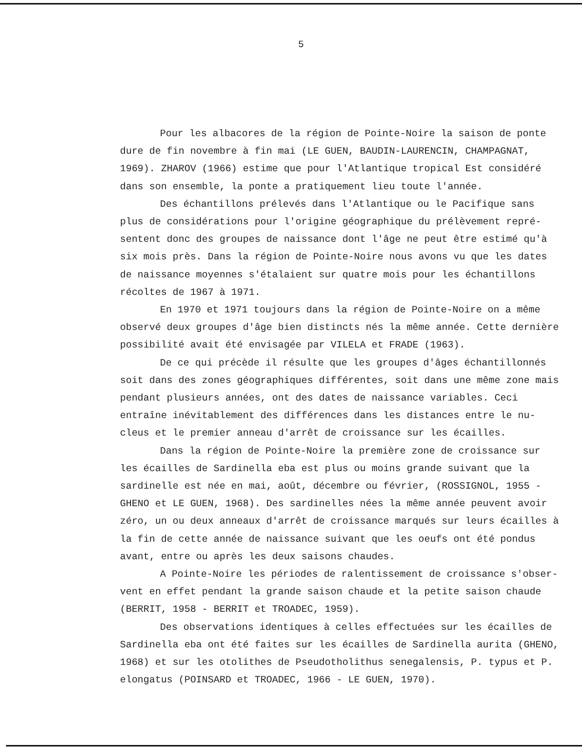5
Pour les albacores de la région de Pointe-Noire la saison de ponte dure de fin novembre à fin mai (LE GUEN, BAUDIN-LAURENCIN, CHAMPAGNAT, 1969). ZHAROV (1966) estime que pour l'Atlantique tropical Est considéré dans son ensemble, la ponte a pratiquement lieu toute l'année.
Des échantillons prélevés dans l'Atlantique ou le Pacifique sans plus de considérations pour l'origine géographique du prélèvement repré-sentent donc des groupes de naissance dont l'âge ne peut être estimé qu'à six mois près. Dans la région de Pointe-Noire nous avons vu que les dates de naissance moyennes s'étalaient sur quatre mois pour les échantillons récoltes de 1967 à 1971.
En 1970 et 1971 toujours dans la région de Pointe-Noire on a même observé deux groupes d'âge bien distincts nés la même année. Cette dernière possibilité avait été envisagée par VILELA et FRADE (1963).
De ce qui précède il résulte que les groupes d'âges échantillonnés soit dans des zones géographiques différentes, soit dans une même zone mais pendant plusieurs années, ont des dates de naissance variables. Ceci entraîne inévitablement des différences dans les distances entre le nu-cleus et le premier anneau d'arrêt de croissance sur les écailles.
Dans la région de Pointe-Noire la première zone de croissance sur les écailles de Sardinella eba est plus ou moins grande suivant que la sardinelle est née en mai, août, décembre ou février, (ROSSIGNOL, 1955 - GHENO et LE GUEN, 1968). Des sardinelles nées la même année peuvent avoir zéro, un ou deux anneaux d'arrêt de croissance marqués sur leurs écailles à la fin de cette année de naissance suivant que les oeufs ont été pondus avant, entre ou après les deux saisons chaudes.
A Pointe-Noire les périodes de ralentissement de croissance s'obser-vent en effet pendant la grande saison chaude et la petite saison chaude (BERRIT, 1958 - BERRIT et TROADEC, 1959).
Des observations identiques à celles effectuées sur les écailles de Sardinella eba ont été faites sur les écailles de Sardinella aurita (GHENO, 1968) et sur les otolithes de Pseudotholithus senegalensis, P. typus et P. elongatus (POINSARD et TROADEC, 1966 - LE GUEN, 1970).